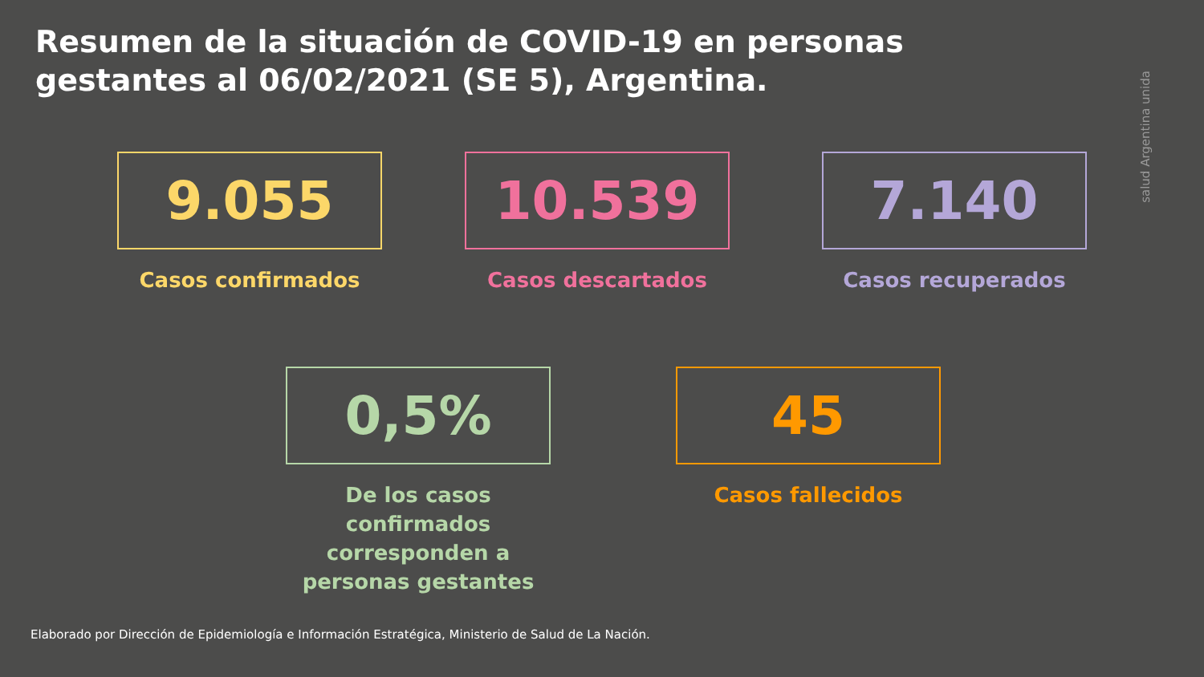Resumen de la situación de COVID-19 en personas gestantes al 06/02/2021 (SE 5), Argentina.
salud Argentina unida
9.055
Casos confirmados
10.539
Casos descartados
7.140
Casos recuperados
0,5%
De los casos confirmados corresponden a personas gestantes
45
Casos fallecidos
Elaborado por Dirección de Epidemiología e Información Estratégica, Ministerio de Salud de La Nación.